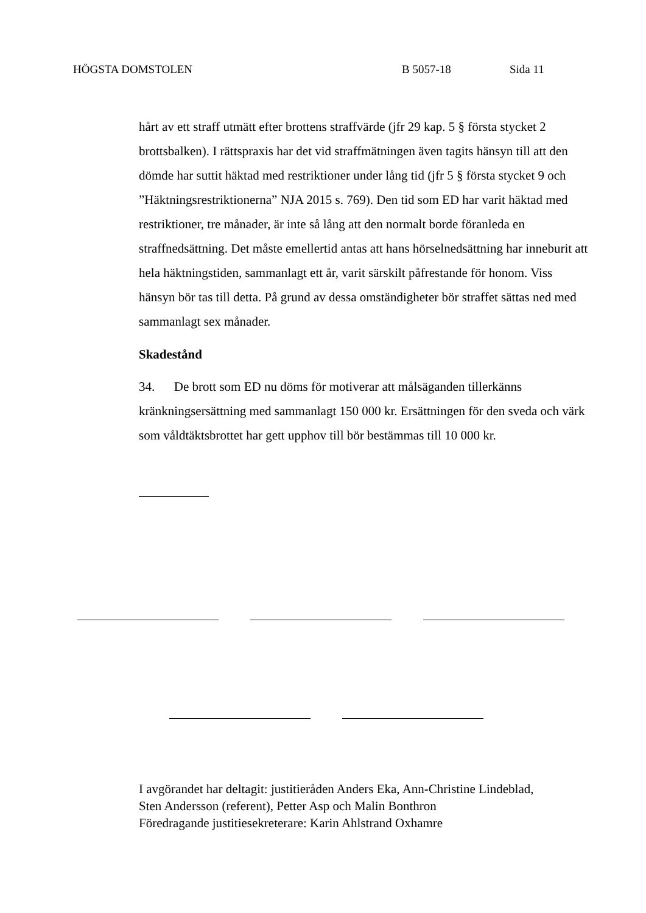HÖGSTA DOMSTOLEN B 5057-18 Sida 11
hårt av ett straff utmätt efter brottens straffvärde (jfr 29 kap. 5 § första stycket 2 brottsbalken). I rättspraxis har det vid straffmätningen även tagits hänsyn till att den dömde har suttit häktad med restriktioner under lång tid (jfr 5 § första stycket 9 och ”Häktningsrestriktionerna” NJA 2015 s. 769). Den tid som ED har varit häktad med restriktioner, tre månader, är inte så lång att den normalt borde föranleda en straffnedsättning. Det måste emellertid antas att hans hörselnedsättning har inneburit att hela häktningstiden, sammanlagt ett år, varit särskilt påfrestande för honom. Viss hänsyn bör tas till detta. På grund av dessa omständigheter bör straffet sättas ned med sammanlagt sex månader.
Skadestånd
34. De brott som ED nu döms för motiverar att målsäganden tillerkänns kränkningsersättning med sammanlagt 150 000 kr. Ersättningen för den sveda och värk som våldtäktsbrottet har gett upphov till bör bestämmas till 10 000 kr.
I avgörandet har deltagit: justitieråden Anders Eka, Ann-Christine Lindeblad,
Sten Andersson (referent), Petter Asp och Malin Bonthron
Föredragande justitiesekreterare: Karin Ahlstrand Oxhamre